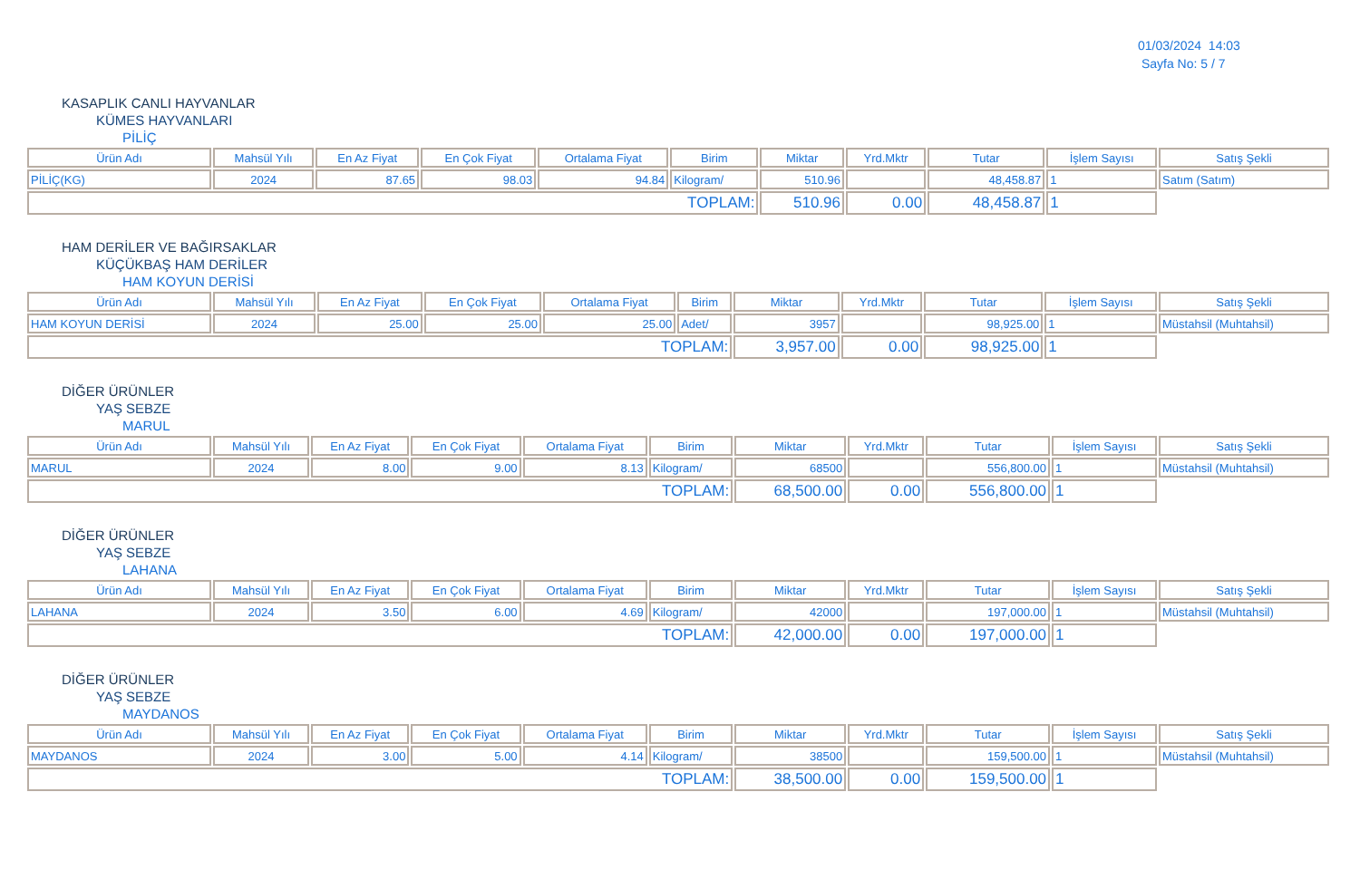01/03/2024 14:03
Sayfa No: 5 / 7
KASAPLIK CANLI HAYVANLAR
KÜMES HAYVANLARI
PİLİÇ
| Ürün Adı | Mahsül Yılı | En Az Fiyat | En Çok Fiyat | Ortalama Fiyat | Birim | Miktar | Yrd.Mktr | Tutar | İşlem Sayısı | Satış Şekli |
| --- | --- | --- | --- | --- | --- | --- | --- | --- | --- | --- |
| PİLİÇ(KG) | 2024 | 87.65 | 98.03 | 94.84 | Kilogram/ | 510.96 | | 48,458.87 | 1 | Satım (Satım) |
| TOPLAM: | | | | | | 510.96 | 0.00 | 48,458.87 | 1 | |
HAM DERİLER VE BAĞIRSAKLAR
KÜÇÜKBAŞ HAM DERİLER
HAM KOYUN DERİSİ
| Ürün Adı | Mahsül Yılı | En Az Fiyat | En Çok Fiyat | Ortalama Fiyat | Birim | Miktar | Yrd.Mktr | Tutar | İşlem Sayısı | Satış Şekli |
| --- | --- | --- | --- | --- | --- | --- | --- | --- | --- | --- |
| HAM KOYUN DERİSİ | 2024 | 25.00 | 25.00 | 25.00 | Adet/ | 3957 | | 98,925.00 | 1 | Müstahsil (Muhtahsil) |
| TOPLAM: | | | | | | 3,957.00 | 0.00 | 98,925.00 | 1 | |
DİĞER ÜRÜNLER
YAŞ SEBZE
MARUL
| Ürün Adı | Mahsül Yılı | En Az Fiyat | En Çok Fiyat | Ortalama Fiyat | Birim | Miktar | Yrd.Mktr | Tutar | İşlem Sayısı | Satış Şekli |
| --- | --- | --- | --- | --- | --- | --- | --- | --- | --- | --- |
| MARUL | 2024 | 8.00 | 9.00 | 8.13 | Kilogram/ | 68500 | | 556,800.00 | 1 | Müstahsil (Muhtahsil) |
| TOPLAM: | | | | | | 68,500.00 | 0.00 | 556,800.00 | 1 | |
DİĞER ÜRÜNLER
YAŞ SEBZE
LAHANA
| Ürün Adı | Mahsül Yılı | En Az Fiyat | En Çok Fiyat | Ortalama Fiyat | Birim | Miktar | Yrd.Mktr | Tutar | İşlem Sayısı | Satış Şekli |
| --- | --- | --- | --- | --- | --- | --- | --- | --- | --- | --- |
| LAHANA | 2024 | 3.50 | 6.00 | 4.69 | Kilogram/ | 42000 | | 197,000.00 | 1 | Müstahsil (Muhtahsil) |
| TOPLAM: | | | | | | 42,000.00 | 0.00 | 197,000.00 | 1 | |
DİĞER ÜRÜNLER
YAŞ SEBZE
MAYDANOS
| Ürün Adı | Mahsül Yılı | En Az Fiyat | En Çok Fiyat | Ortalama Fiyat | Birim | Miktar | Yrd.Mktr | Tutar | İşlem Sayısı | Satış Şekli |
| --- | --- | --- | --- | --- | --- | --- | --- | --- | --- | --- |
| MAYDANOS | 2024 | 3.00 | 5.00 | 4.14 | Kilogram/ | 38500 | | 159,500.00 | 1 | Müstahsil (Muhtahsil) |
| TOPLAM: | | | | | | 38,500.00 | 0.00 | 159,500.00 | 1 | |